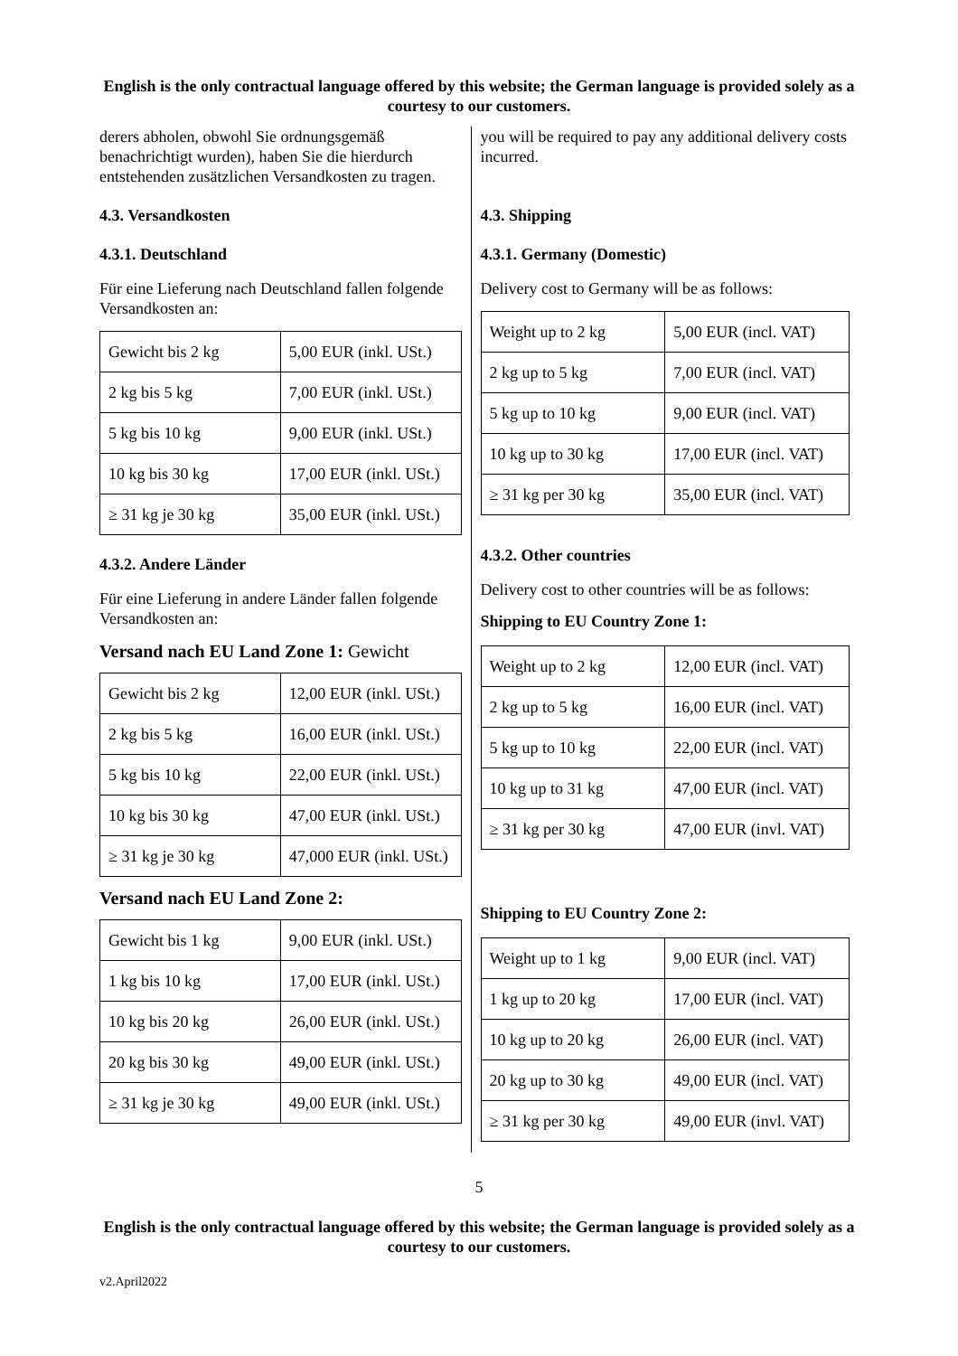English is the only contractual language offered by this website; the German language is provided solely as a courtesy to our customers.
derers abholen, obwohl Sie ordnungsgemäß benachrichtigt wurden), haben Sie die hierdurch entstehenden zusätzlichen Versandkosten zu tragen.
4.3. Versandkosten
4.3.1. Deutschland
Für eine Lieferung nach Deutschland fallen folgende Versandkosten an:
| Gewicht bis 2 kg | 5,00 EUR (inkl. USt.) |
| 2 kg bis 5 kg | 7,00 EUR (inkl. USt.) |
| 5 kg bis 10 kg | 9,00 EUR (inkl. USt.) |
| 10 kg bis 30 kg | 17,00 EUR (inkl. USt.) |
| ≥ 31 kg je 30 kg | 35,00 EUR (inkl. USt.) |
4.3.2. Andere Länder
Für eine Lieferung in andere Länder fallen folgende Versandkosten an:
Versand nach EU Land Zone 1: Gewicht
| Gewicht bis 2 kg | 12,00 EUR (inkl. USt.) |
| 2 kg bis 5 kg | 16,00 EUR (inkl. USt.) |
| 5 kg bis 10 kg | 22,00 EUR (inkl. USt.) |
| 10 kg bis 30 kg | 47,00 EUR (inkl. USt.) |
| ≥ 31 kg je 30 kg | 47,000 EUR (inkl. USt.) |
Versand nach EU Land Zone 2:
| Gewicht bis 1 kg | 9,00 EUR (inkl. USt.) |
| 1 kg bis 10 kg | 17,00 EUR (inkl. USt.) |
| 10 kg bis 20 kg | 26,00 EUR (inkl. USt.) |
| 20 kg bis 30 kg | 49,00 EUR (inkl. USt.) |
| ≥ 31 kg je 30 kg | 49,00 EUR (inkl. USt.) |
you will be required to pay any additional delivery costs incurred.
4.3. Shipping
4.3.1. Germany (Domestic)
Delivery cost to Germany will be as follows:
| Weight up to 2 kg | 5,00 EUR (incl. VAT) |
| 2 kg up to 5 kg | 7,00 EUR (incl. VAT) |
| 5 kg up to 10 kg | 9,00 EUR (incl. VAT) |
| 10 kg up to 30 kg | 17,00 EUR (incl. VAT) |
| ≥ 31 kg per 30 kg | 35,00 EUR (incl. VAT) |
4.3.2. Other countries
Delivery cost to other countries will be as follows:
Shipping to EU Country Zone 1:
| Weight up to 2 kg | 12,00 EUR (incl. VAT) |
| 2 kg up to 5 kg | 16,00 EUR (incl. VAT) |
| 5 kg up to 10 kg | 22,00 EUR (incl. VAT) |
| 10 kg up to 31 kg | 47,00 EUR (incl. VAT) |
| ≥ 31 kg per 30 kg | 47,00 EUR (invl. VAT) |
Shipping to EU Country Zone 2:
| Weight up to 1 kg | 9,00 EUR (incl. VAT) |
| 1 kg up to 20 kg | 17,00 EUR (incl. VAT) |
| 10 kg up to 20 kg | 26,00 EUR (incl. VAT) |
| 20 kg up to 30 kg | 49,00 EUR (incl. VAT) |
| ≥ 31 kg per 30 kg | 49,00 EUR (invl. VAT) |
5
English is the only contractual language offered by this website; the German language is provided solely as a courtesy to our customers.
v2.April2022